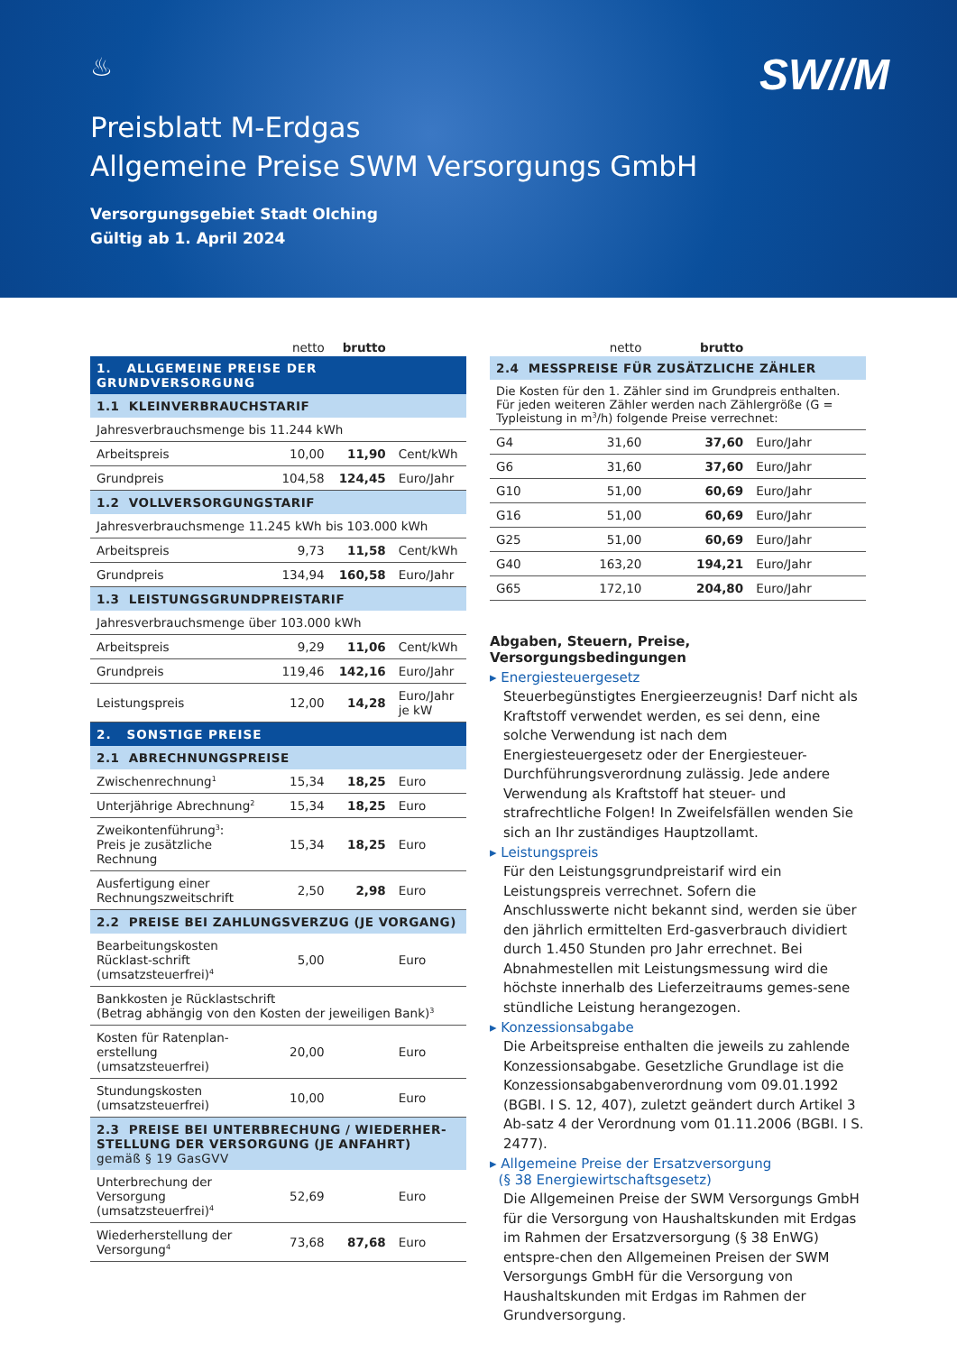♨
SW//M
Preisblatt M-Erdgas
Allgemeine Preise SWM Versorgungs GmbH
Versorgungsgebiet Stadt Olching
Gültig ab 1. April 2024
| | netto | brutto | |
| --- | --- | --- | --- |
| 1. ALLGEMEINE PREISE DER GRUNDVERSORGUNG | | | |
| 1.1 KLEINVERBRAUCHSTARIF | | | |
| Jahresverbrauchsmenge bis 11.244 kWh | | | |
| Arbeitspreis | 10,00 | 11,90 | Cent/kWh |
| Grundpreis | 104,58 | 124,45 | Euro/Jahr |
| 1.2 VOLLVERSORGUNGSTARIF | | | |
| Jahresverbrauchsmenge 11.245 kWh bis 103.000 kWh | | | |
| Arbeitspreis | 9,73 | 11,58 | Cent/kWh |
| Grundpreis | 134,94 | 160,58 | Euro/Jahr |
| 1.3 LEISTUNGSGRUNDPREISTARIF | | | |
| Jahresverbrauchsmenge über 103.000 kWh | | | |
| Arbeitspreis | 9,29 | 11,06 | Cent/kWh |
| Grundpreis | 119,46 | 142,16 | Euro/Jahr |
| Leistungspreis | 12,00 | 14,28 | Euro/Jahr je kW |
| 2. SONSTIGE PREISE | | | |
| 2.1 ABRECHNUNGSPREISE | | | |
| Zwischenrechnung<sup>1</sup> | 15,34 | 18,25 | Euro |
| Unterjährige Abrechnung<sup>2</sup> | 15,34 | 18,25 | Euro |
| Zweikontenführung<sup>3</sup>: Preis je zusätzliche Rechnung | 15,34 | 18,25 | Euro |
| Ausfertigung einer Rechnungszweitschrift | 2,50 | 2,98 | Euro |
| 2.2 PREISE BEI ZAHLUNGSVERZUG (JE VORGANG) | | | |
| Bearbeitungskosten Rücklast-schrift (umsatzsteuerfrei)<sup>4</sup> | 5,00 | | Euro |
| Bankkosten je Rücklastschrift (Betrag abhängig von den Kosten der jeweiligen Bank)<sup>3</sup> | | | |
| Kosten für Ratenplan-erstellung (umsatzsteuerfrei) | 20,00 | | Euro |
| Stundungskosten (umsatzsteuerfrei) | 10,00 | | Euro |
| 2.3 PREISE BEI UNTERBRECHUNG / WIEDERHER-STELLUNG DER VERSORGUNG (JE ANFAHRT) gemäß § 19 GasGVV | | | |
| Unterbrechung der Versorgung (umsatzsteuerfrei)<sup>4</sup> | 52,69 | | Euro |
| Wiederherstellung der Versorgung<sup>4</sup> | 73,68 | 87,68 | Euro |
| | netto | brutto | |
| --- | --- | --- | --- |
| 2.4 MESSPREISE FÜR ZUSÄTZLICHE ZÄHLER | | | |
| Die Kosten für den 1. Zähler sind im Grundpreis enthalten. Für jeden weiteren Zähler werden nach Zählergröße (G = Typleistung in m<sup>3</sup>/h) folgende Preise verrechnet: | | | |
| G4 | 31,60 | 37,60 | Euro/Jahr |
| G6 | 31,60 | 37,60 | Euro/Jahr |
| G10 | 51,00 | 60,69 | Euro/Jahr |
| G16 | 51,00 | 60,69 | Euro/Jahr |
| G25 | 51,00 | 60,69 | Euro/Jahr |
| G40 | 163,20 | 194,21 | Euro/Jahr |
| G65 | 172,10 | 204,80 | Euro/Jahr |
Abgaben, Steuern, Preise, Versorgungsbedingungen
▸ Energiesteuergesetz
Steuerbegünstigtes Energieerzeugnis! Darf nicht als Kraftstoff verwendet werden, es sei denn, eine solche Verwendung ist nach dem Energiesteuergesetz oder der Energiesteuer-Durchführungsverordnung zulässig. Jede andere Verwendung als Kraftstoff hat steuer- und strafrechtliche Folgen! In Zweifelsfällen wenden Sie sich an Ihr zuständiges Hauptzollamt.
▸ Leistungspreis
Für den Leistungsgrundpreistarif wird ein Leistungspreis verrechnet. Sofern die Anschlusswerte nicht bekannt sind, werden sie über den jährlich ermittelten Erd-gasverbrauch dividiert durch 1.450 Stunden pro Jahr errechnet. Bei Abnahmestellen mit Leistungsmessung wird die höchste innerhalb des Lieferzeitraums gemes-sene stündliche Leistung herangezogen.
▸ Konzessionsabgabe
Die Arbeitspreise enthalten die jeweils zu zahlende Konzessionsabgabe. Gesetzliche Grundlage ist die Konzessionsabgabenverordnung vom 09.01.1992 (BGBI. I S. 12, 407), zuletzt geändert durch Artikel 3 Ab-satz 4 der Verordnung vom 01.11.2006 (BGBI. I S. 2477).
▸ Allgemeine Preise der Ersatzversorgung
(§ 38 Energiewirtschaftsgesetz)
Die Allgemeinen Preise der SWM Versorgungs GmbH für die Versorgung von Haushaltskunden mit Erdgas im Rahmen der Ersatzversorgung (§ 38 EnWG) entspre-chen den Allgemeinen Preisen der SWM Versorgungs GmbH für die Versorgung von Haushaltskunden mit Erdgas im Rahmen der Grundversorgung.